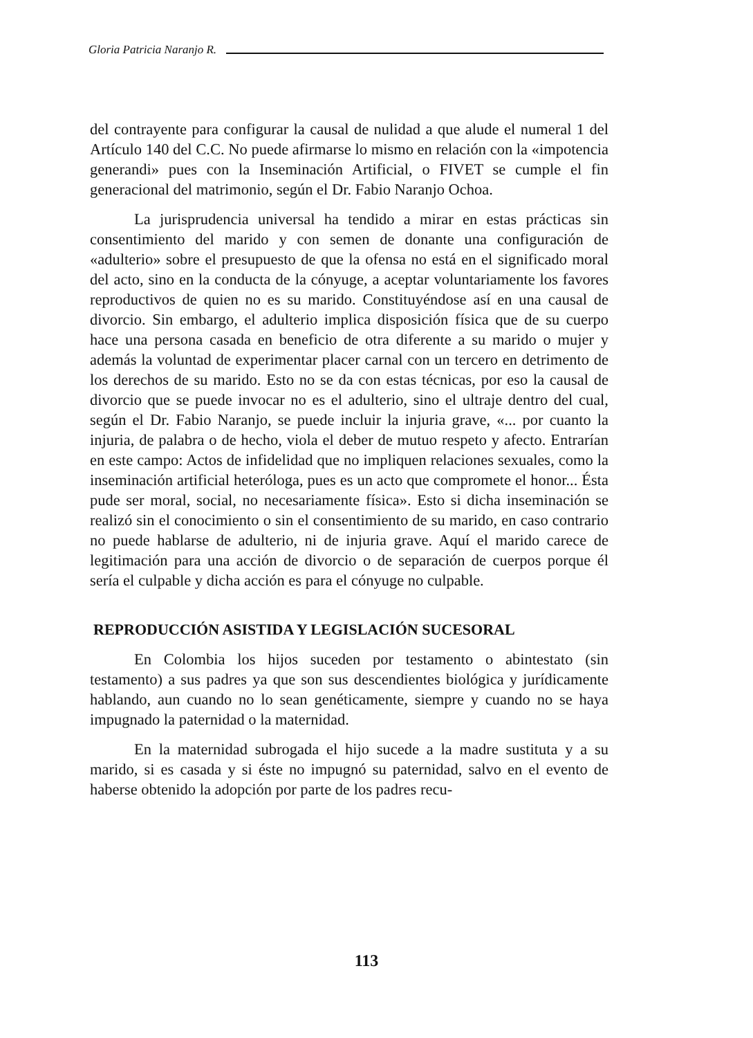Gloria Patricia Naranjo R.
del contrayente para configurar la causal de nulidad a que alude el numeral 1 del Artículo 140 del C.C. No puede afirmarse lo mismo en relación con la «impotencia generandi» pues con la Inseminación Artificial, o FIVET se cumple el fin generacional del matrimonio, según el Dr. Fabio Naranjo Ochoa.
La jurisprudencia universal ha tendido a mirar en estas prácticas sin consentimiento del marido y con semen de donante una configuración de «adulterio» sobre el presupuesto de que la ofensa no está en el significado moral del acto, sino en la conducta de la cónyuge, a aceptar voluntariamente los favores reproductivos de quien no es su marido. Constituyéndose así en una causal de divorcio. Sin embargo, el adulterio implica disposición física que de su cuerpo hace una persona casada en beneficio de otra diferente a su marido o mujer y además la voluntad de experimentar placer carnal con un tercero en detrimento de los derechos de su marido. Esto no se da con estas técnicas, por eso la causal de divorcio que se puede invocar no es el adulterio, sino el ultraje dentro del cual, según el Dr. Fabio Naranjo, se puede incluir la injuria grave, «... por cuanto la injuria, de palabra o de hecho, viola el deber de mutuo respeto y afecto. Entrarían en este campo: Actos de infidelidad que no impliquen relaciones sexuales, como la inseminación artificial heteróloga, pues es un acto que compromete el honor... Ésta pude ser moral, social, no necesariamente física». Esto si dicha inseminación se realizó sin el conocimiento o sin el consentimiento de su marido, en caso contrario no puede hablarse de adulterio, ni de injuria grave. Aquí el marido carece de legitimación para una acción de divorcio o de separación de cuerpos porque él sería el culpable y dicha acción es para el cónyuge no culpable.
REPRODUCCIÓN ASISTIDA Y LEGISLACIÓN SUCESORAL
En Colombia los hijos suceden por testamento o abintestato (sin testamento) a sus padres ya que son sus descendientes biológica y jurídicamente hablando, aun cuando no lo sean genéticamente, siempre y cuando no se haya impugnado la paternidad o la maternidad.
En la maternidad subrogada el hijo sucede a la madre sustituta y a su marido, si es casada y si éste no impugnó su paternidad, salvo en el evento de haberse obtenido la adopción por parte de los padres recu-
113